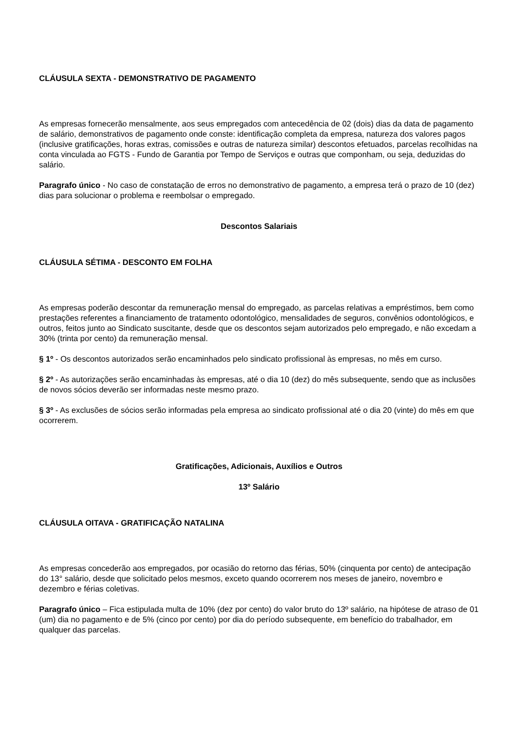CLÁUSULA SEXTA - DEMONSTRATIVO DE PAGAMENTO
As empresas fornecerão mensalmente, aos seus empregados com antecedência de 02 (dois) dias da data de pagamento de salário, demonstrativos de pagamento onde conste: identificação completa da empresa, natureza dos valores pagos (inclusive gratificações, horas extras, comissões e outras de natureza similar) descontos efetuados, parcelas recolhidas na conta vinculada ao FGTS - Fundo de Garantia por Tempo de Serviços e outras que componham, ou seja, deduzidas do salário.
Paragrafo único - No caso de constatação de erros no demonstrativo de pagamento, a empresa terá o prazo de 10 (dez) dias para solucionar o problema e reembolsar o empregado.
Descontos Salariais
CLÁUSULA SÉTIMA - DESCONTO EM FOLHA
As empresas poderão descontar da remuneração mensal do empregado, as parcelas relativas a empréstimos, bem como prestações referentes a financiamento de tratamento odontológico, mensalidades de seguros, convênios odontológicos, e outros, feitos junto ao Sindicato suscitante, desde que os descontos sejam autorizados pelo empregado, e não excedam a 30% (trinta por cento) da remuneração mensal.
§ 1º - Os descontos autorizados serão encaminhados pelo sindicato profissional às empresas, no mês em curso.
§ 2º - As autorizações serão encaminhadas às empresas, até o dia 10 (dez) do mês subsequente, sendo que as inclusões de novos sócios deverão ser informadas neste mesmo prazo.
§ 3º - As exclusões de sócios serão informadas pela empresa ao sindicato profissional até o dia 20 (vinte) do mês em que ocorrerem.
Gratificações, Adicionais, Auxílios e Outros
13º Salário
CLÁUSULA OITAVA - GRATIFICAÇÃO NATALINA
As empresas concederão aos empregados, por ocasião do retorno das férias, 50% (cinquenta por cento) de antecipação do 13° salário, desde que solicitado pelos mesmos, exceto quando ocorrerem nos meses de janeiro, novembro e dezembro e férias coletivas.
Paragrafo único – Fica estipulada multa de 10% (dez por cento) do valor bruto do 13º salário, na hipótese de atraso de 01 (um) dia no pagamento e de 5% (cinco por cento) por dia do período subsequente, em benefício do trabalhador, em qualquer das parcelas.